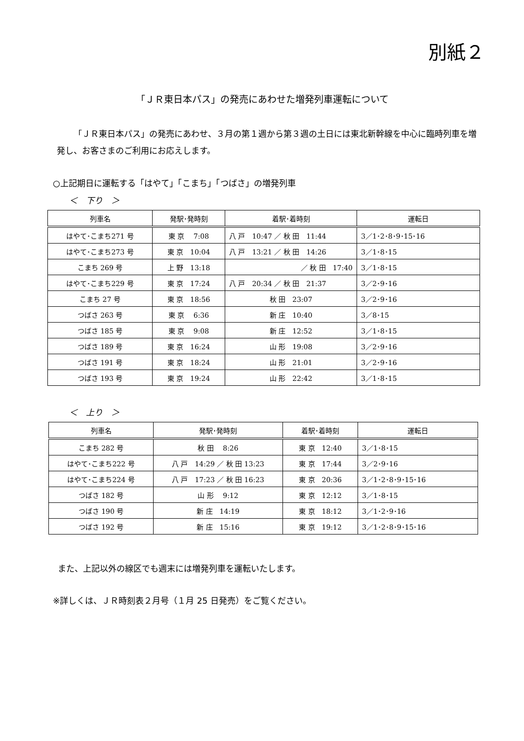別紙２
「ＪＲ東日本パス」の発売にあわせた増発列車運転について
「ＪＲ東日本パス」の発売にあわせ、３月の第１週から第３週の土日には東北新幹線を中心に臨時列車を増発し、お客さまのご利用にお応えします。
○上記期日に運転する「はやて」「こまち」「つばさ」の増発列車
＜　下り　＞
| 列車名 | 発駅･発時刻 | 着駅･着時刻 | 運転日 |
| --- | --- | --- | --- |
| はやて･こまち271 号 | 東 京 7:08 | 八 戸 10:47 ／ 秋 田 11:44 | 3／1･2･8･9･15･16 |
| はやて･こまち273 号 | 東 京 10:04 | 八 戸 13:21 ／ 秋 田 14:26 | 3／1･8･15 |
| こまち 269 号 | 上 野 13:18 | ／ 秋 田 17:40 | 3／1･8･15 |
| はやて･こまち229 号 | 東 京 17:24 | 八 戸 20:34 ／ 秋 田 21:37 | 3／2･9･16 |
| こまち 27 号 | 東 京 18:56 | 秋 田 23:07 | 3／2･9･16 |
| つばさ 263 号 | 東 京 6:36 | 新 庄 10:40 | 3／8･15 |
| つばさ 185 号 | 東 京 9:08 | 新 庄 12:52 | 3／1･8･15 |
| つばさ 189 号 | 東 京 16:24 | 山 形 19:08 | 3／2･9･16 |
| つばさ 191 号 | 東 京 18:24 | 山 形 21:01 | 3／2･9･16 |
| つばさ 193 号 | 東 京 19:24 | 山 形 22:42 | 3／1･8･15 |
＜　上り　＞
| 列車名 | 発駅･発時刻 | 着駅･着時刻 | 運転日 |
| --- | --- | --- | --- |
| こまち 282 号 | 秋 田 8:26 | 東 京 12:40 | 3／1･8･15 |
| はやて･こまち222 号 | 八 戸 14:29 ／ 秋 田 13:23 | 東 京 17:44 | 3／2･9･16 |
| はやて･こまち224 号 | 八 戸 17:23 ／ 秋 田 16:23 | 東 京 20:36 | 3／1･2･8･9･15･16 |
| つばさ 182 号 | 山 形 9:12 | 東 京 12:12 | 3／1･8･15 |
| つばさ 190 号 | 新 庄 14:19 | 東 京 18:12 | 3／1･2･9･16 |
| つばさ 192 号 | 新 庄 15:16 | 東 京 19:12 | 3／1･2･8･9･15･16 |
また、上記以外の線区でも週末には増発列車を運転いたします。
※詳しくは、ＪＲ時刻表２月号（１月 25 日発売）をご覧ください。